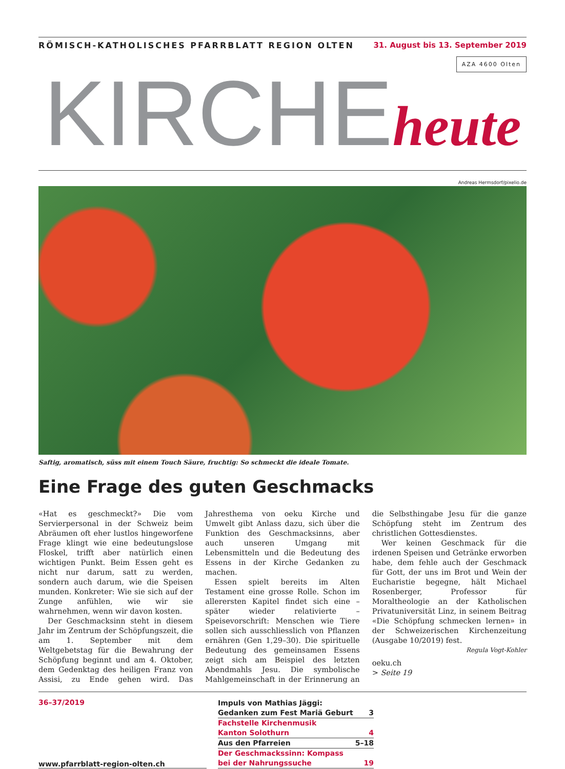RÖMISCH-KATHOLISCHES PFARRBLATT REGION OLTEN 31. August bis 13. September 2019
AZA 4600 Olten
KIRCHE heute
Andreas Hermsdorf/pixelio.de
Saftig, aromatisch, süss mit einem Touch Säure, fruchtig: So schmeckt die ideale Tomate.
Eine Frage des guten Geschmacks
«Hat es geschmeckt?» Die vom Servierpersonal in der Schweiz beim Abräumen oft eher lustlos hingeworfene Frage klingt wie eine bedeutungslose Floskel, trifft aber natürlich einen wichtigen Punkt. Beim Essen geht es nicht nur darum, satt zu werden, sondern auch darum, wie die Speisen munden. Konkreter: Wie sie sich auf der Zunge anfühlen, wie wir sie wahrnehmen, wenn wir davon kosten.
Der Geschmacksinn steht in diesem Jahr im Zentrum der Schöpfungszeit, die am 1. September mit dem Weltgebetstag für die Bewahrung der Schöpfung beginnt und am 4. Oktober, dem Gedenktag des heiligen Franz von Assisi, zu Ende gehen wird. Das Jahresthema von oeku Kirche und Umwelt gibt Anlass dazu, sich über die Funktion des Geschmacksinns, aber auch unseren Umgang mit Lebensmitteln und die Bedeutung des Essens in der Kirche Gedanken zu machen.
Essen spielt bereits im Alten Testament eine grosse Rolle. Schon im allerersten Kapitel findet sich eine – später wieder relativierte – Speisevorschrift: Menschen wie Tiere sollen sich ausschliesslich von Pflanzen ernähren (Gen 1,29–30). Die spirituelle Bedeutung des gemeinsamen Essens zeigt sich am Beispiel des letzten Abendmahls Jesu. Die symbolische Mahlgemeinschaft in der Erinnerung an die Selbsthingabe Jesu für die ganze Schöpfung steht im Zentrum des christlichen Gottesdienstes.
Wer keinen Geschmack für die irdenen Speisen und Getränke erworben habe, dem fehle auch der Geschmack für Gott, der uns im Brot und Wein der Eucharistie begegne, hält Michael Rosenberger, Professor für Moraltheologie an der Katholischen Privatuniversität Linz, in seinem Beitrag «Die Schöpfung schmecken lernen» in der Schweizerischen Kirchenzeitung (Ausgabe 10/2019) fest.
Regula Vogt-Kohler
oeku.ch
> Seite 19
36–37/2019
www.pfarrblatt-region-olten.ch
Impuls von Mathias Jäggi:
Gedanken zum Fest Mariä Geburt 3
Fachstelle Kirchenmusik
Kanton Solothurn 4
Aus den Pfarreien 5–18
Der Geschmackssinn: Kompass
bei der Nahrungssuche 19